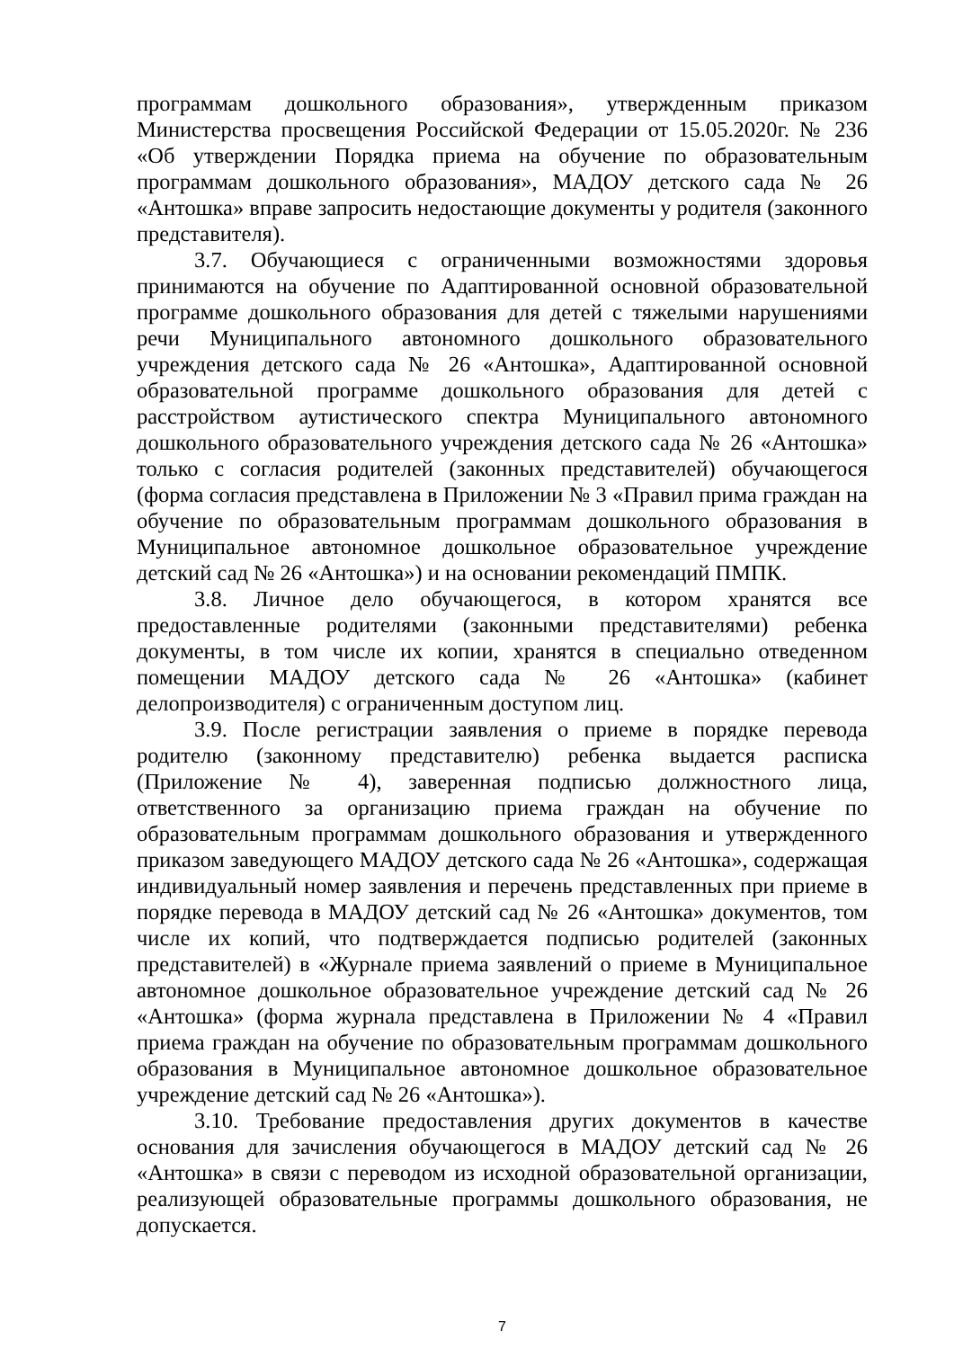программам дошкольного образования», утвержденным приказом Министерства просвещения Российской Федерации от 15.05.2020г. № 236 «Об утверждении Порядка приема на обучение по образовательным программам дошкольного образования», МАДОУ детского сада № 26 «Антошка» вправе запросить недостающие документы у родителя (законного представителя).
3.7. Обучающиеся с ограниченными возможностями здоровья принимаются на обучение по Адаптированной основной образовательной программе дошкольного образования для детей с тяжелыми нарушениями речи Муниципального автономного дошкольного образовательного учреждения детского сада № 26 «Антошка», Адаптированной основной образовательной программе дошкольного образования для детей с расстройством аутистического спектра Муниципального автономного дошкольного образовательного учреждения детского сада № 26 «Антошка» только с согласия родителей (законных представителей) обучающегося (форма согласия представлена в Приложении № 3 «Правил прима граждан на обучение по образовательным программам дошкольного образования в Муниципальное автономное дошкольное образовательное учреждение детский сад № 26 «Антошка») и на основании рекомендаций ПМПК.
3.8. Личное дело обучающегося, в котором хранятся все предоставленные родителями (законными представителями) ребенка документы, в том числе их копии, хранятся в специально отведенном помещении МАДОУ детского сада № 26 «Антошка» (кабинет делопроизводителя) с ограниченным доступом лиц.
3.9. После регистрации заявления о приеме в порядке перевода родителю (законному представителю) ребенка выдается расписка (Приложение № 4), заверенная подписью должностного лица, ответственного за организацию приема граждан на обучение по образовательным программам дошкольного образования и утвержденного приказом заведующего МАДОУ детского сада № 26 «Антошка», содержащая индивидуальный номер заявления и перечень представленных при приеме в порядке перевода в МАДОУ детский сад № 26 «Антошка» документов, том числе их копий, что подтверждается подписью родителей (законных представителей) в «Журнале приема заявлений о приеме в Муниципальное автономное дошкольное образовательное учреждение детский сад № 26 «Антошка» (форма журнала представлена в Приложении № 4 «Правил приема граждан на обучение по образовательным программам дошкольного образования в Муниципальное автономное дошкольное образовательное учреждение детский сад № 26 «Антошка»).
3.10. Требование предоставления других документов в качестве основания для зачисления обучающегося в МАДОУ детский сад № 26 «Антошка» в связи с переводом из исходной образовательной организации, реализующей образовательные программы дошкольного образования, не допускается.
7